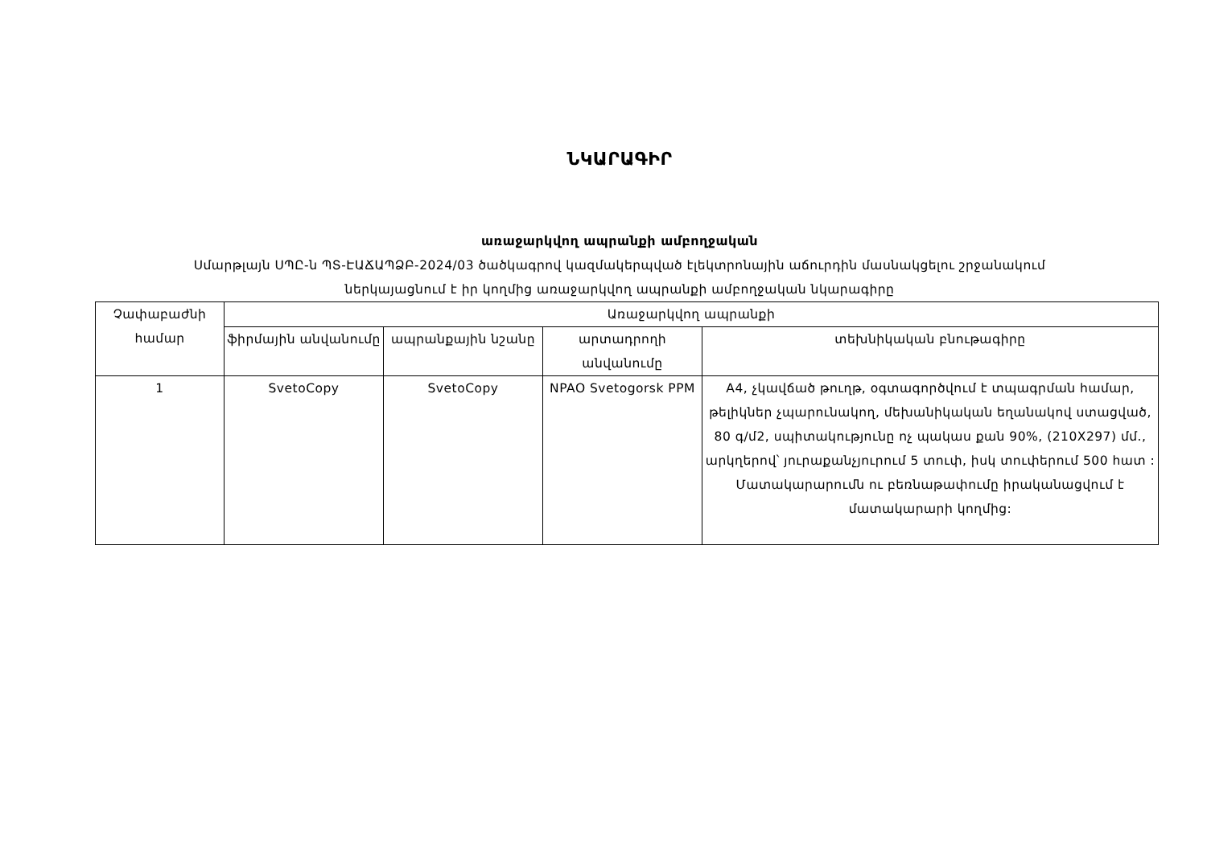ՆԿԱՐԱԳԻՐ
առաջարկվող ապրանքի ամբողջական
Սմարթլայն ՍՊԸ-ն ՊՏ-ԷԱՃԱՊՁԲ-2024/03 ծածկագրով կազմակերպված էլեկտրոնային աճուրդին մասնակցելու շրջանակում
ներկայացնում է իր կողմից առաջարկվող ապրանքի ամբողջական նկարագիրը
| Չափաբաժնի համար | Առաջարկվող ապրանքի | | | |
| --- | --- | --- | --- | --- |
| | ֆիրմային անվանումը | ապրանքային նշանը | արտադրողի անվանումը | տեխնիկական բնութագիրը |
| 1 | SvetoCopy | SvetoCopy | NPAO Svetogorsk PPM | A4, չկավճած թուղթ, օգտագործվում է տպագրման համար, թելիկներ չպարունակող, մեխանիկական եղանակով ստացված, 80 գ/մ2, սպիտակությունը ոչ պակաս քան 90%, (210X297) մմ., արկղերով՝ յուրաքանչյուրում 5 տուփ, իսկ տուփերում 500 հատ : Մատակարարումն ու բեռնաթափումը իրականացվում է մատակարարի կողմից: |